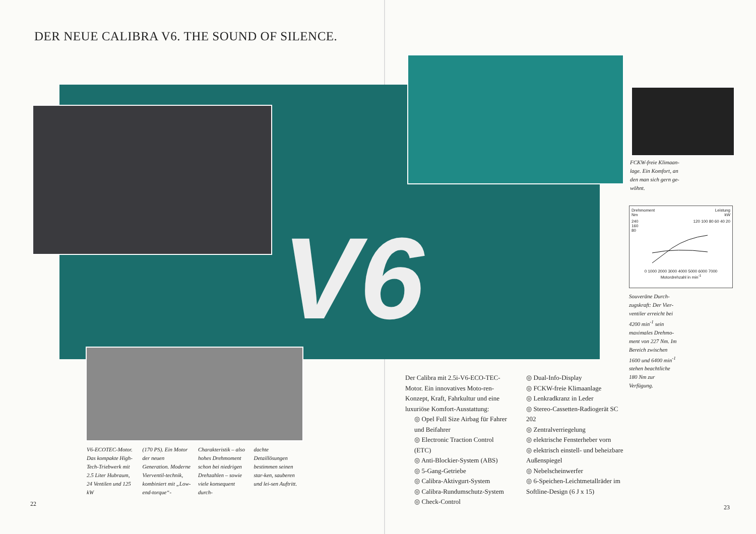DER NEUE CALIBRA V6. THE SOUND OF SILENCE.
V6
FCKW-freie Klimaan-lage. Ein Komfort, an den man sich gern ge-wöhnt.
Drehmoment
Nm Leistung
kW
240
160
80 120 100 80 60 40 20
0 1000 2000 3000 4000 5000 6000 7000
Motordrehzahl in min<sup>-1</sup>
Souveräne Durch-zugskraft: Der Vier-ventiler erreicht bei 4200 min<sup>-1</sup> sein maximales Drehmo-ment von 227 Nm. Im Bereich zwischen 1600 und 6400 min<sup>-1</sup> stehen beachtliche 180 Nm zur Verfügung.
V6-ECOTEC-Motor. Das kompakte High-Tech-Triebwerk mit 2.5 Liter Hubraum, 24 Ventilen und 125 kW
(170 PS). Ein Motor der neuen Generation. Moderne Vierventil-technik, kombiniert mit „Low-end-torque“-
Charakteristik – also hohes Drehmoment schon bei niedrigen Drehzahlen – sowie viele konsequent durch-
dachte Detaillösungen bestimmen seinen star-ken, sauberen und lei-sen Auftritt.
Der Calibra mit 2.5i-V6-ECO-TEC-Motor. Ein innovatives Moto-ren-Konzept, Kraft, Fahrkultur und eine luxuriöse Komfort-Ausstattung:
◎ Opel Full Size Airbag für Fahrer und Beifahrer
◎ Electronic Traction Control (ETC)
◎ Anti-Blockier-System (ABS)
◎ 5-Gang-Getriebe
◎ Calibra-Aktivgurt-System
◎ Calibra-Rundumschutz-System
◎ Check-Control
◎ Dual-Info-Display
◎ FCKW-freie Klimaanlage
◎ Lenkradkranz in Leder
◎ Stereo-Cassetten-Radiogerät SC 202
◎ Zentralverriegelung
◎ elektrische Fensterheber vorn
◎ elektrisch einstell- und beheizbare Außenspiegel
◎ Nebelscheinwerfer
◎ 6-Speichen-Leichtmetallräder im Softline-Design (6 J x 15)
22 23